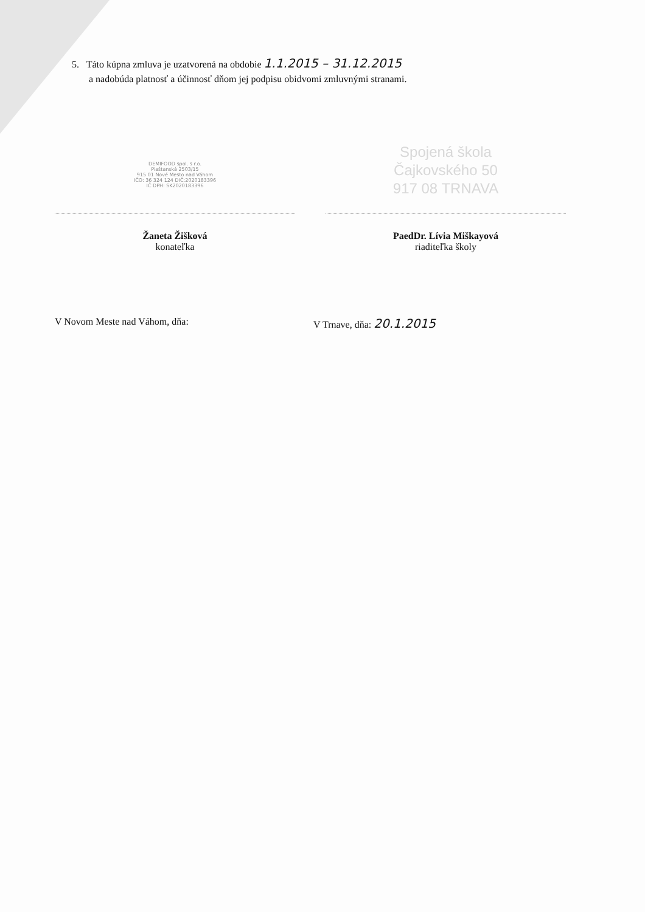5. Táto kúpna zmluva je uzatvorená na obdobie 1.1.2015 – 31.12.2015
a nadobúda platnosť a účinnosť dňom jej podpisu obidvomi zmluvnými stranami.
DEMIFOOD spol. s r.o.
Piaštanská 2503/15
915 01 Nové Mesto nad Váhom
IČO: 36 324 124 DIČ:2020183396
IČ DPH: SK2020183396
Spojená škola
Čajkovského 50
917 08 TRNAVA
Žaneta Žišková
konateľka
PaedDr. Lívia Miškayová
riaditeľka školy
V Novom Meste nad Váhom, dňa: V Trnave, dňa: 20.1.2015